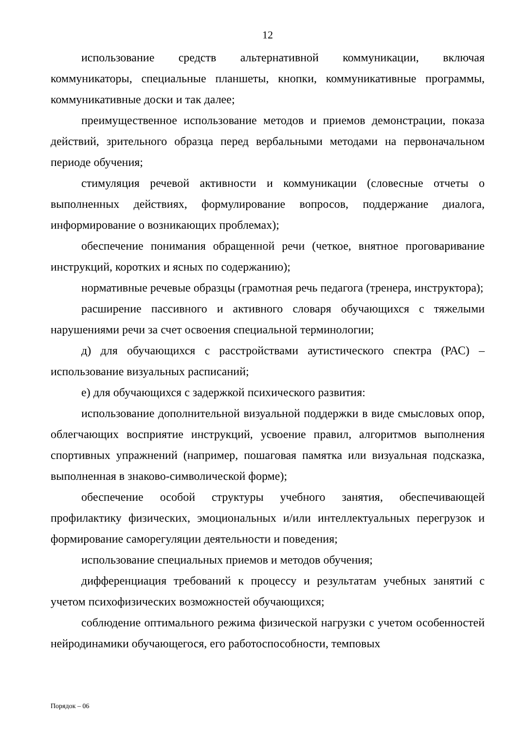12
использование средств альтернативной коммуникации, включая коммуникаторы, специальные планшеты, кнопки, коммуникативные программы, коммуникативные доски и так далее;
преимущественное использование методов и приемов демонстрации, показа действий, зрительного образца перед вербальными методами на первоначальном периоде обучения;
стимуляция речевой активности и коммуникации (словесные отчеты о выполненных действиях, формулирование вопросов, поддержание диалога, информирование о возникающих проблемах);
обеспечение понимания обращенной речи (четкое, внятное проговаривание инструкций, коротких и ясных по содержанию);
нормативные речевые образцы (грамотная речь педагога (тренера, инструктора);
расширение пассивного и активного словаря обучающихся с тяжелыми нарушениями речи за счет освоения специальной терминологии;
д) для обучающихся с расстройствами аутистического спектра (РАС) – использование визуальных расписаний;
е) для обучающихся с задержкой психического развития:
использование дополнительной визуальной поддержки в виде смысловых опор, облегчающих восприятие инструкций, усвоение правил, алгоритмов выполнения спортивных упражнений (например, пошаговая памятка или визуальная подсказка, выполненная в знаково-символической форме);
обеспечение особой структуры учебного занятия, обеспечивающей профилактику физических, эмоциональных и/или интеллектуальных перегрузок и формирование саморегуляции деятельности и поведения;
использование специальных приемов и методов обучения;
дифференциация требований к процессу и результатам учебных занятий с учетом психофизических возможностей обучающихся;
соблюдение оптимального режима физической нагрузки с учетом особенностей нейродинамики обучающегося, его работоспособности, темповых
Порядок – 06